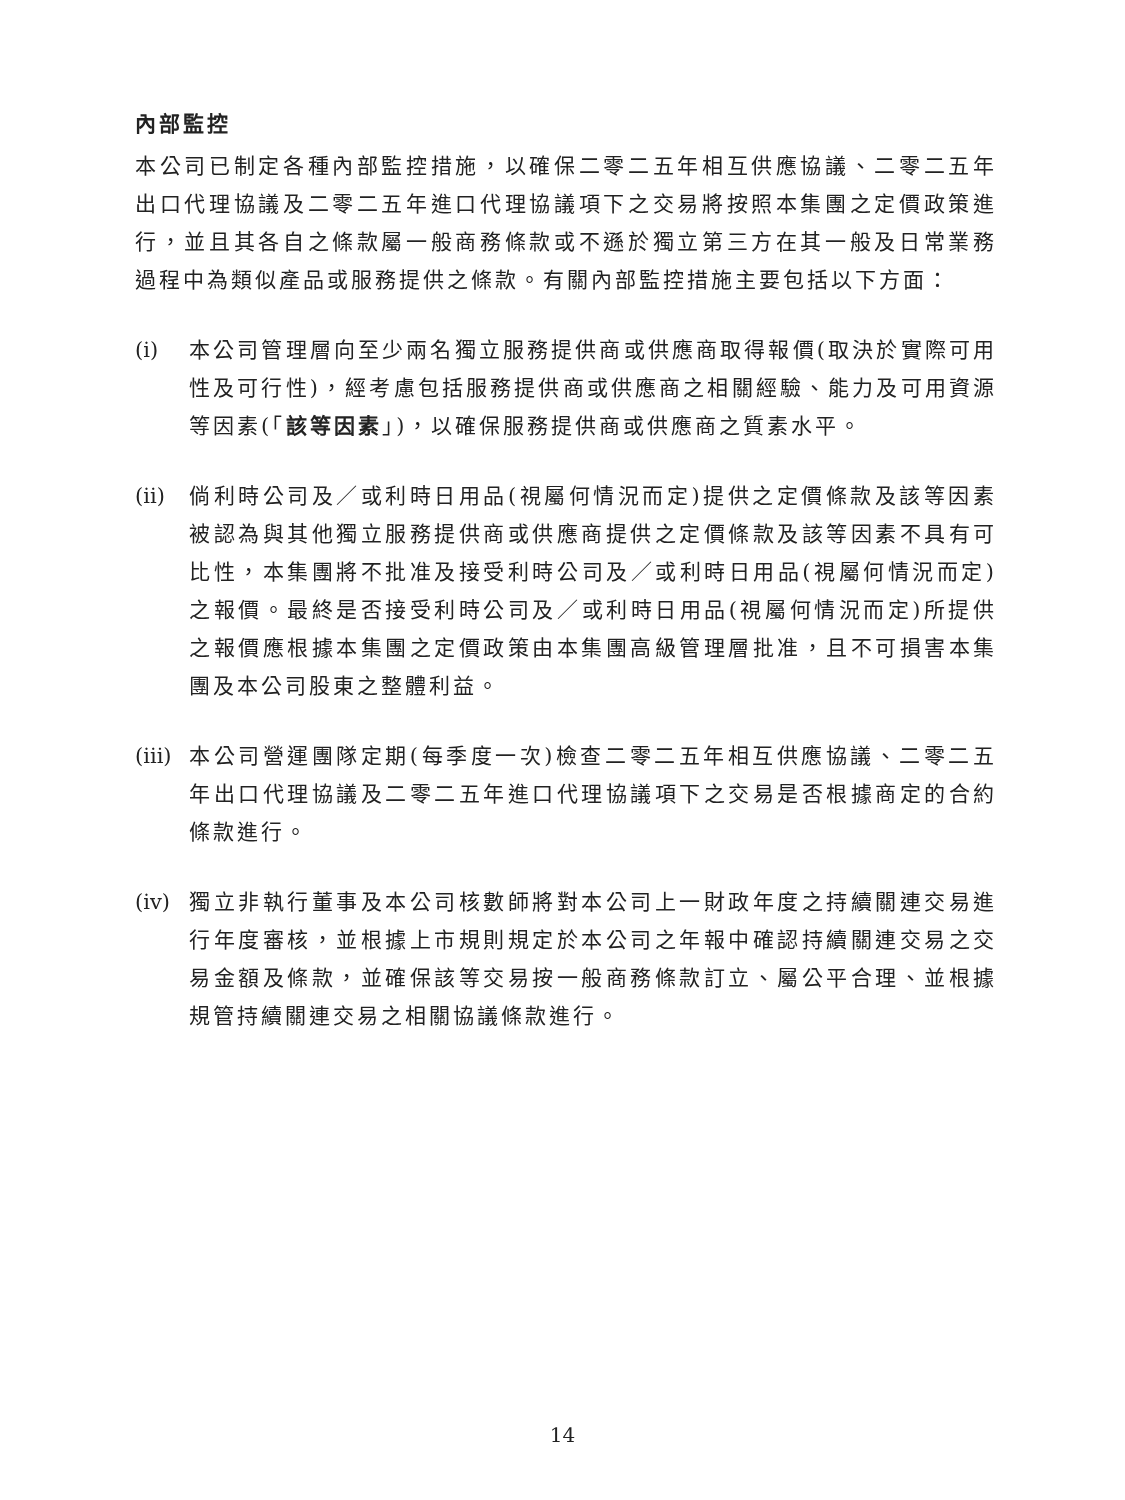內部監控
本公司已制定各種內部監控措施，以確保二零二五年相互供應協議、二零二五年出口代理協議及二零二五年進口代理協議項下之交易將按照本集團之定價政策進行，並且其各自之條款屬一般商務條款或不遜於獨立第三方在其一般及日常業務過程中為類似產品或服務提供之條款。有關內部監控措施主要包括以下方面：
(i) 本公司管理層向至少兩名獨立服務提供商或供應商取得報價(取決於實際可用性及可行性)，經考慮包括服務提供商或供應商之相關經驗、能力及可用資源等因素(「該等因素」)，以確保服務提供商或供應商之質素水平。
(ii)
倘利時公司及／或利時日用品(視屬何情況而定)提供之定價條款及該等因素被認為與其他獨立服務提供商或供應商提供之定價條款及該等因素不具有可比性，本集團將不批准及接受利時公司及／或利時日用品(視屬何情況而定)之報價。最終是否接受利時公司及／或利時日用品(視屬何情況而定)所提供之報價應根據本集團之定價政策由本集團高級管理層批准，且不可損害本集團及本公司股東之整體利益。
(iii)
本公司營運團隊定期(每季度一次)檢查二零二五年相互供應協議、二零二五年出口代理協議及二零二五年進口代理協議項下之交易是否根據商定的合約條款進行。
(iv)
獨立非執行董事及本公司核數師將對本公司上一財政年度之持續關連交易進行年度審核，並根據上市規則規定於本公司之年報中確認持續關連交易之交易金額及條款，並確保該等交易按一般商務條款訂立、屬公平合理、並根據規管持續關連交易之相關協議條款進行。
14